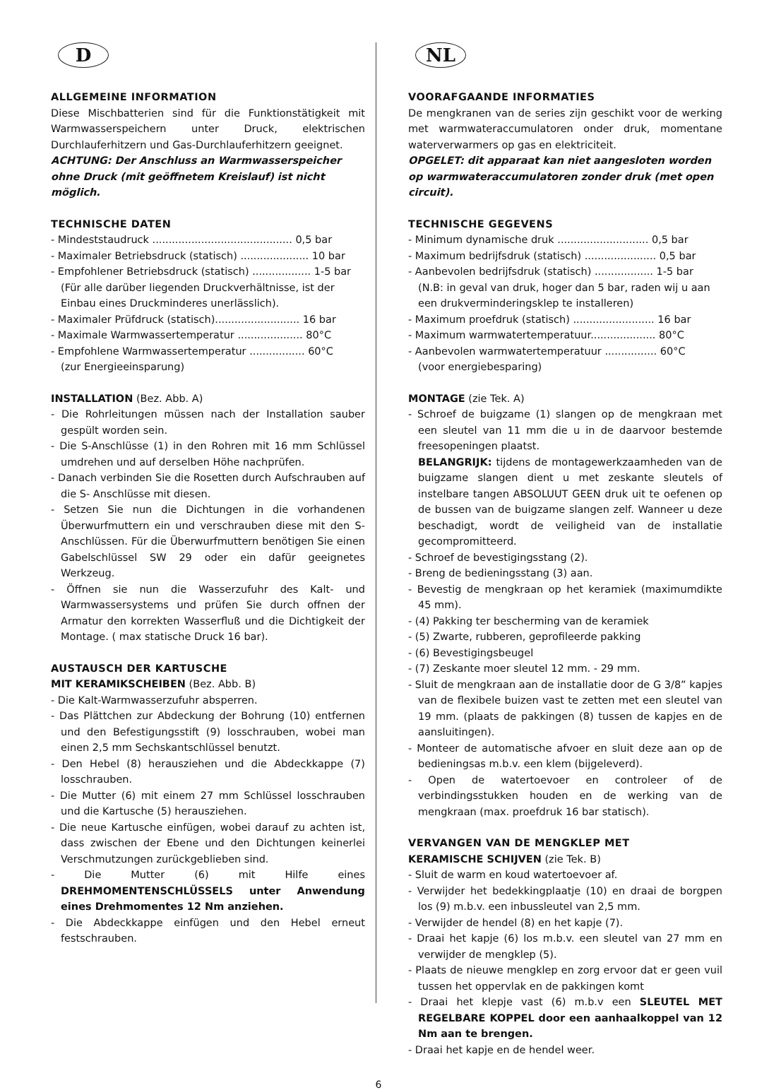D
ALLGEMEINE INFORMATION
Diese Mischbatterien sind für die Funktionstätigkeit mit Warmwasserspeichern unter Druck, elektrischen Durchlauferhitzern und Gas-Durchlauferhitzern geeignet.
ACHTUNG: Der Anschluss an Warmwasserspeicher ohne Druck (mit geöffnetem Kreislauf) ist nicht möglich.
TECHNISCHE DATEN
- Mindeststaudruck ........................................... 0,5 bar
- Maximaler Betriebsdruck (statisch) ..................... 10 bar
- Empfohlener Betriebsdruck (statisch) .................. 1-5 bar
(Für alle darüber liegenden Druckverhältnisse, ist der Einbau eines Druckminderes unerlässlich).
- Maximaler Prüfdruck (statisch).......................... 16 bar
- Maximale Warmwassertemperatur .................... 80°C
- Empfohlene Warmwassertemperatur ................. 60°C
(zur Energieeinsparung)
INSTALLATION (Bez. Abb. A)
- Die Rohrleitungen müssen nach der Installation sauber gespült worden sein.
- Die S-Anschlüsse (1) in den Rohren mit 16 mm Schlüssel umdrehen und auf derselben Höhe nachprüfen.
- Danach verbinden Sie die Rosetten durch Aufschrauben auf die S- Anschlüsse mit diesen.
- Setzen Sie nun die Dichtungen in die vorhandenen Überwurfmuttern ein und verschrauben diese mit den S-Anschlüssen. Für die Überwurfmuttern benötigen Sie einen Gabelschlüssel SW 29 oder ein dafür geeignetes Werkzeug.
- Öffnen sie nun die Wasserzufuhr des Kalt- und Warmwassersystems und prüfen Sie durch offnen der Armatur den korrekten Wasserfluß und die Dichtigkeit der Montage. ( max statische Druck 16 bar).
AUSTAUSCH DER KARTUSCHE
MIT KERAMIKSCHEIBEN (Bez. Abb. B)
- Die Kalt-Warmwasserzufuhr absperren.
- Das Plättchen zur Abdeckung der Bohrung (10) entfernen und den Befestigungsstift (9) losschrauben, wobei man einen 2,5 mm Sechskantschlüssel benutzt.
- Den Hebel (8) herausziehen und die Abdeckkappe (7) losschrauben.
- Die Mutter (6) mit einem 27 mm Schlüssel losschrauben und die Kartusche (5) herausziehen.
- Die neue Kartusche einfügen, wobei darauf zu achten ist, dass zwischen der Ebene und den Dichtungen keinerlei Verschmutzungen zurückgeblieben sind.
- Die Mutter (6) mit Hilfe eines DREHMOMENTENSCHLÜSSELS unter Anwendung eines Drehmomentes 12 Nm anziehen.
- Die Abdeckkappe einfügen und den Hebel erneut festschrauben.
NL
VOORAFGAANDE INFORMATIES
De mengkranen van de series zijn geschikt voor de werking met warmwateraccumulatoren onder druk, momentane waterverwarmers op gas en elektriciteit.
OPGELET: dit apparaat kan niet aangesloten worden op warmwateraccumulatoren zonder druk (met open circuit).
TECHNISCHE GEGEVENS
- Minimum dynamische druk ............................ 0,5 bar
- Maximum bedrijfsdruk (statisch) ...................... 0,5 bar
- Aanbevolen bedrijfsdruk (statisch) .................. 1-5 bar
(N.B: in geval van druk, hoger dan 5 bar, raden wij u aan een drukverminderingsklep te installeren)
- Maximum proefdruk (statisch) ......................... 16 bar
- Maximum warmwatertemperatuur.................... 80°C
- Aanbevolen warmwatertemperatuur ................ 60°C
(voor energiebesparing)
MONTAGE (zie Tek. A)
- Schroef de buigzame (1) slangen op de mengkraan met een sleutel van 11 mm die u in de daarvoor bestemde freesopeningen plaatst.
BELANGRIJK: tijdens de montagewerkzaamheden van de buigzame slangen dient u met zeskante sleutels of instelbare tangen ABSOLUUT GEEN druk uit te oefenen op de bussen van de buigzame slangen zelf. Wanneer u deze beschadigt, wordt de veiligheid van de installatie gecompromitteerd.
- Schroef de bevestigingsstang (2).
- Breng de bedieningsstang (3) aan.
- Bevestig de mengkraan op het keramiek (maximumdikte 45 mm).
- (4) Pakking ter bescherming van de keramiek
- (5) Zwarte, rubberen, geprofileerde pakking
- (6) Bevestigingsbeugel
- (7) Zeskante moer sleutel 12 mm. - 29 mm.
- Sluit de mengkraan aan de installatie door de G 3/8” kapjes van de flexibele buizen vast te zetten met een sleutel van 19 mm. (plaats de pakkingen (8) tussen de kapjes en de aansluitingen).
- Monteer de automatische afvoer en sluit deze aan op de bedieningsas m.b.v. een klem (bijgeleverd).
- Open de watertoevoer en controleer of de verbindingsstukken houden en de werking van de mengkraan (max. proefdruk 16 bar statisch).
VERVANGEN VAN DE MENGKLEP MET
KERAMISCHE SCHIJVEN (zie Tek. B)
- Sluit de warm en koud watertoevoer af.
- Verwijder het bedekkingplaatje (10) en draai de borgpen los (9) m.b.v. een inbussleutel van 2,5 mm.
- Verwijder de hendel (8) en het kapje (7).
- Draai het kapje (6) los m.b.v. een sleutel van 27 mm en verwijder de mengklep (5).
- Plaats de nieuwe mengklep en zorg ervoor dat er geen vuil tussen het oppervlak en de pakkingen komt
- Draai het klepje vast (6) m.b.v een SLEUTEL MET REGELBARE KOPPEL door een aanhaalkoppel van 12 Nm aan te brengen.
- Draai het kapje en de hendel weer.
6